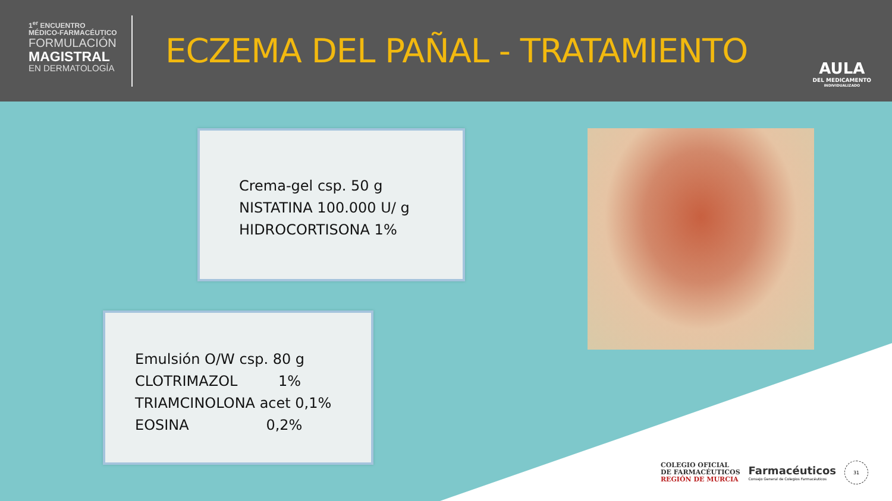1<sup>er</sup> ENCUENTRO
MÉDICO-FARMACÉUTICO
FORMULACIÓN
MAGISTRAL
EN DERMATOLOGÍA
ECZEMA DEL PAÑAL - TRATAMIENTO
AULA
DEL MEDICAMENTO
INDIVIDUALIZADO
Crema-gel csp. 50 g
NISTATINA 100.000 U/ g
HIDROCORTISONA 1%
Emulsión O/W csp. 80 g
CLOTRIMAZOL 1%
TRIAMCINOLONA acet 0,1%
EOSINA 0,2%
COLEGIO OFICIAL
DE FARMACÉUTICOS
REGIÓN DE MURCIA
Farmacéuticos
Consejo General de Colegios Farmacéuticos
31